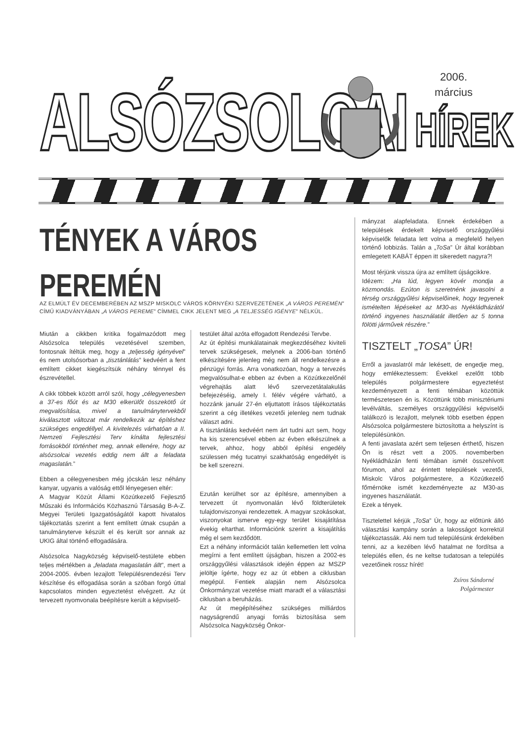ALSÓZSOLCAI
2006.
március
HÍREK
TÉNYEK A VÁROS PEREMÉN
AZ ELMÚLT ÉV DECEMBERÉBEN AZ MSZP MISKOLC VÁROS KÖRNYÉKI SZERVEZETÉNEK „A VÁROS PEREMÉN” CÍMŰ KIADVÁNYÁBAN „A VÁROS PEREME” CÍMMEL CIKK JELENT MEG „A TELJESSÉG IGÉNYE” NÉLKÜL.
Miután a cikkben kritika fogalmazódott meg Alsózsolca település vezetésével szemben, fontosnak ítéltük meg, hogy a „teljesség igényével” és nem utolsósorban a „tisztánlátás” kedvéért a fent említett cikket kiegészítsük néhány ténnyel és észrevétellel.
A cikk többek között arról szól, hogy „célegyenesben a 37-es főút és az M30 elkerülőt összekötő út megvalósítása, mivel a tanulmánytervekből kiválasztott változat már rendelkezik az építéshez szükséges engedéllyel. A kivitelezés várhatóan a II. Nemzeti Fejlesztési Terv kínálta fejlesztési forrásokból történhet meg, annak ellenére, hogy az alsózsolcai vezetés eddig nem állt a feladata magaslatán.”
Ebben a célegyenesben még jócskán lesz néhány kanyar, ugyanis a valóság ettől lényegesen eltér:
A Magyar Közút Állami Közútkezelő Fejlesztő Műszaki és Információs Közhasznú Társaság B-A-Z. Megyei Területi Igazgatóságától kapott hivatalos tájékoztatás szerint a fent említett útnak csupán a tanulmányterve készült el és került sor annak az UKIG által történő elfogadására.
Alsózsolca Nagyközség képviselő-testülete ebben teljes mértékben a „feladata magaslatán állt”, mert a 2004-2005. évben lezajlott Településrendezési Terv készítése és elfogadása során a szóban forgó úttal kapcsolatos minden egyeztetést elvégzett. Az út tervezett nyomvonala beépítésre került a képviselő-
testület által azóta elfogadott Rendezési Tervbe.
Az út építési munkálatainak megkezdéséhez kiviteli tervek szükségesek, melynek a 2006-ban történő elkészítésére jelenleg még nem áll rendelkezésre a pénzügyi forrás. Arra vonatkozóan, hogy a tervezés megvalósulhat-e ebben az évben a Közútkezelőnél végrehajtás alatt lévő szervezetátalakulás befejezéséig, amely I. félév végére várható, a hozzánk január 27-én eljuttatott írásos tájékoztatás szerint a cég illetékes vezetői jelenleg nem tudnak választ adni.
A tisztánlátás kedvéért nem árt tudni azt sem, hogy ha kis szerencsével ebben az évben elkészülnek a tervek, ahhoz, hogy abból építési engedély szülessen még tucatnyi szakhatóság engedélyét is be kell szerezni.
Ezután kerülhet sor az építésre, amennyiben a tervezett út nyomvonalán lévő földterületek tulajdonviszonyai rendezettek. A magyar szokásokat, viszonyokat ismerve egy-egy terület kisajátítása évekig eltarthat. Információnk szerint a kisajátítás még el sem kezdődött.
Ezt a néhány információt talán kellemetlen lett volna megírni a fent említett újságban, hiszen a 2002-es országgyűlési választások idején éppen az MSZP jelöltje ígérte, hogy ez az út ebben a ciklusban megépül. Fentiek alapján nem Alsózsolca Önkormányzat vezetése miatt maradt el a választási ciklusban a beruházás.
Az út megépítéséhez szükséges milliárdos nagyságrendű anyagi forrás biztosítása sem Alsózsolca Nagyközség Önkor-
mányzat alapfeladata. Ennek érdekében a települések érdekelt képviselő országgyűlési képviselők feladata lett volna a megfelelő helyen történő lobbizás. Talán a „ToSa” Úr által korábban emlegetett KABÁT éppen itt sikeredett nagyra?!
Most térjünk vissza újra az említett újságcikkre.
Idézem: „Ha lúd, legyen kövér mondja a közmondás. Ezúton is szeretnénk javasolni a térség országgyűlési képviselőinek, hogy tegyenek ismételten lépéseket az M30-as Nyékládházától történő ingyenes használatát illetően az 5 tonna fölötti járművek részére.”
TISZTELT „TOSA” ÚR!
Erről a javaslatról már lekésett, de engedje meg, hogy emlékeztessem: Évekkel ezelőtt több település polgármestere egyeztetést kezdeményezett a fenti témában közöttük természetesen én is. Közöttünk több minisztériumi levélváltás, személyes országgyűlési képviselői találkozó is lezajlott, melynek több esetben éppen Alsózsolca polgármestere biztosította a helyszínt is településünkön.
A fenti javaslata azért sem teljesen érthető, hiszen Ön is részt vett a 2005. novemberben Nyékládházán fenti témában ismét összehívott fórumon, ahol az érintett települések vezetői, Miskolc Város polgármestere, a Közútkezelő főmérnöke ismét kezdeményezte az M30-as ingyenes használatát.
Ezek a tények.
Tisztelettel kérjük „ToSa” Úr, hogy az előttünk álló választási kampány során a lakosságot korrektül tájékoztassák. Aki nem tud településünk érdekében tenni, az a kezében lévő hatalmat ne fordítsa a település ellen, és ne keltse tudatosan a település vezetőinek rossz hírét!
Zsíros Sándorné
Polgármester